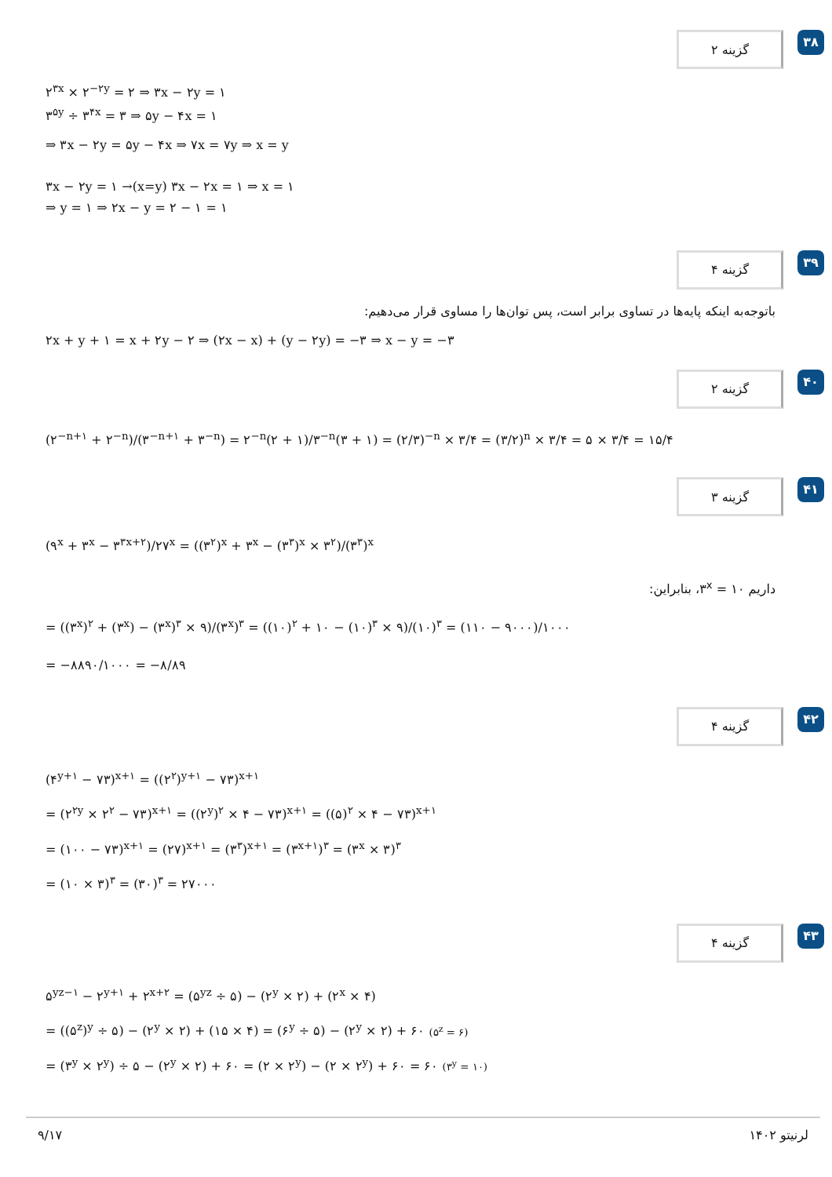گزینه ۲
۳۸
۲<sup>۳x</sup> × ۲<sup>−۲y</sup> = ۲ ⇒ ۳x − ۲y = ۱
۳<sup>۵y</sup> ÷ ۳<sup>۴x</sup> = ۳ ⇒ ۵y − ۴x = ۱
⇒ ۳x − ۲y = ۵y − ۴x ⇒ ۷x = ۷y ⇒ x = y
۳x − ۲y = ۱ →(x=y) ۳x − ۲x = ۱ ⇒ x = ۱
⇒ y = ۱ ⇒ ۲x − y = ۲ − ۱ = ۱
گزینه ۴
۳۹
باتوجه‌به اینکه پایه‌ها در تساوی برابر است، پس توان‌ها را مساوی قرار می‌دهیم:
۲x + y + ۱ = x + ۲y − ۲ ⇒ (۲x − x) + (y − ۲y) = −۳ ⇒ x − y = −۳
گزینه ۲
۴۰
(۲<sup>−n+۱</sup> + ۲<sup>−n</sup>)/(۳<sup>−n+۱</sup> + ۳<sup>−n</sup>) = ۲<sup>−n</sup>(۲ + ۱)/۳<sup>−n</sup>(۳ + ۱) = (۲/۳)<sup>−n</sup> × ۳/۴ = (۳/۲)<sup>n</sup> × ۳/۴ = ۵ × ۳/۴ = ۱۵/۴
گزینه ۳
۴۱
(۹<sup>x</sup> + ۳<sup>x</sup> − ۳<sup>۳x+۲</sup>)/۲۷<sup>x</sup> = ((۳<sup>۲</sup>)<sup>x</sup> + ۳<sup>x</sup> − (۳<sup>۳</sup>)<sup>x</sup> × ۳<sup>۲</sup>)/(۳<sup>۳</sup>)<sup>x</sup>
داریم ۳<sup>x</sup> = ۱۰، بنابراین:
= ((۳<sup>x</sup>)<sup>۲</sup> + (۳<sup>x</sup>) − (۳<sup>x</sup>)<sup>۳</sup> × ۹)/(۳<sup>x</sup>)<sup>۳</sup> = ((۱۰)<sup>۲</sup> + ۱۰ − (۱۰)<sup>۳</sup> × ۹)/(۱۰)<sup>۳</sup> = (۱۱۰ − ۹۰۰۰)/۱۰۰۰
= −۸۸۹۰/۱۰۰۰ = −۸/۸۹
گزینه ۴
۴۲
(۴<sup>y+۱</sup> − ۷۳)<sup>x+۱</sup> = ((۲<sup>۲</sup>)<sup>y+۱</sup> − ۷۳)<sup>x+۱</sup>
= (۲<sup>۲y</sup> × ۲<sup>۲</sup> − ۷۳)<sup>x+۱</sup> = ((۲<sup>y</sup>)<sup>۲</sup> × ۴ − ۷۳)<sup>x+۱</sup> = ((۵)<sup>۲</sup> × ۴ − ۷۳)<sup>x+۱</sup>
= (۱۰۰ − ۷۳)<sup>x+۱</sup> = (۲۷)<sup>x+۱</sup> = (۳<sup>۳</sup>)<sup>x+۱</sup> = (۳<sup>x+۱</sup>)<sup>۳</sup> = (۳<sup>x</sup> × ۳)<sup>۳</sup>
= (۱۰ × ۳)<sup>۳</sup> = (۳۰)<sup>۳</sup> = ۲۷۰۰۰
گزینه ۴
۴۳
۵<sup>yz−۱</sup> − ۲<sup>y+۱</sup> + ۲<sup>x+۲</sup> = (۵<sup>yz</sup> ÷ ۵) − (۲<sup>y</sup> × ۲) + (۲<sup>x</sup> × ۴)
= ((۵<sup>z</sup>)<sup>y</sup> ÷ ۵) − (۲<sup>y</sup> × ۲) + (۱۵ × ۴) = (۶<sup>y</sup> ÷ ۵) − (۲<sup>y</sup> × ۲) + ۶۰ (۵<sup>z</sup> = ۶)
= (۳<sup>y</sup> × ۲<sup>y</sup>) ÷ ۵ − (۲<sup>y</sup> × ۲) + ۶۰ = (۲ × ۲<sup>y</sup>) − (۲ × ۲<sup>y</sup>) + ۶۰ = ۶۰ (۳<sup>y</sup> = ۱۰)
۹/۱۷ لرنیتو ۱۴۰۲